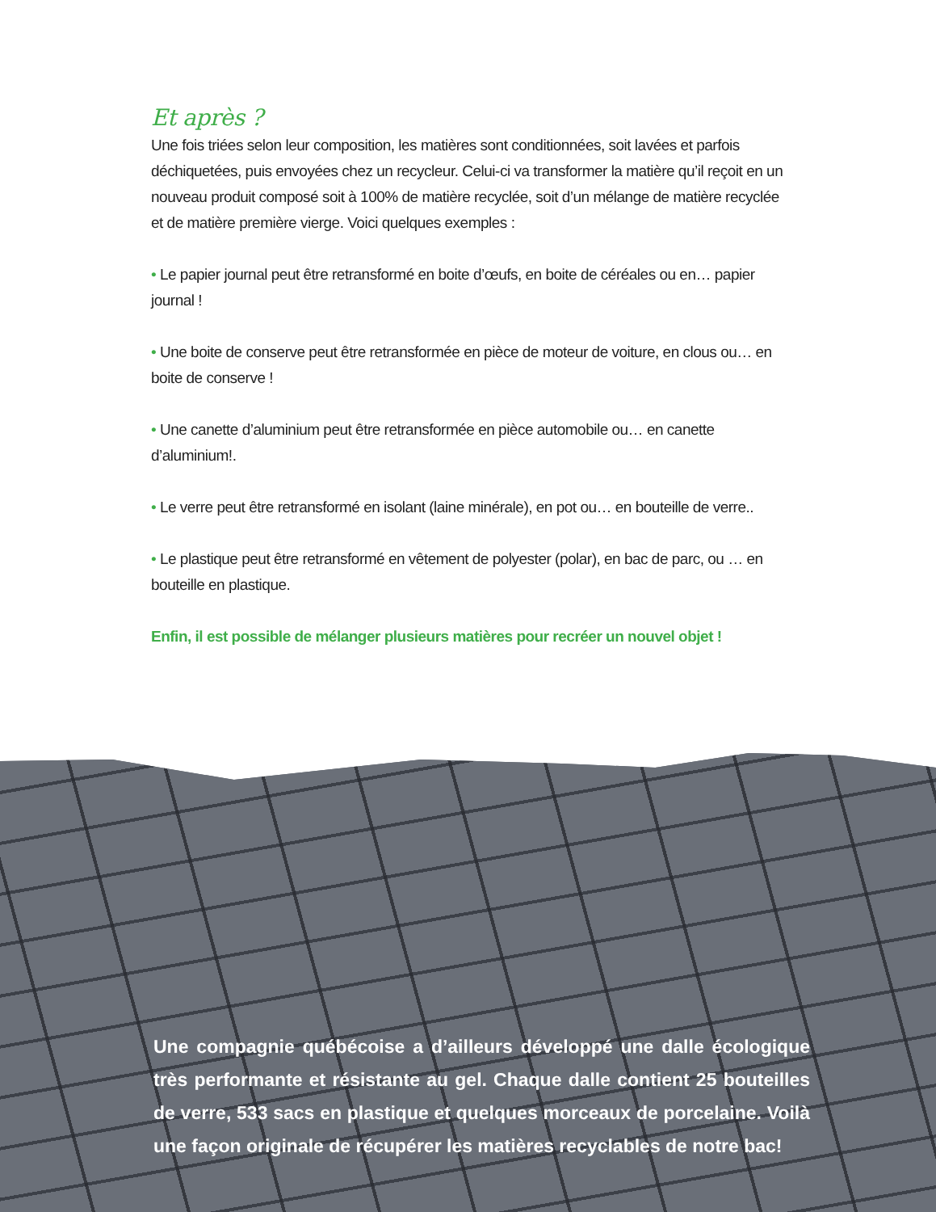Et après ?
Une fois triées selon leur composition, les matières sont conditionnées, soit lavées et parfois déchiquetées, puis envoyées chez un recycleur. Celui-ci va transformer la matière qu’il reçoit en un nouveau produit composé soit à 100% de matière recyclée, soit d’un mélange de matière recyclée et de matière première vierge. Voici quelques exemples :
• Le papier journal peut être retransformé en boite d’œufs, en boite de céréales ou en… papier journal !
• Une boite de conserve peut être retransformée en pièce de moteur de voiture, en clous ou… en boite de conserve !
• Une canette d’aluminium peut être retransformée en pièce automobile ou… en canette d’aluminium!.
• Le verre peut être retransformé en isolant (laine minérale), en pot ou… en bouteille de verre..
• Le plastique peut être retransformé en vêtement de polyester (polar), en bac de parc, ou … en bouteille en plastique.
Enfin, il est possible de mélanger plusieurs matières pour recréer un nouvel objet !
Une compagnie québécoise a d’ailleurs développé une dalle écologique très performante et résistante au gel. Chaque dalle contient 25 bouteilles de verre, 533 sacs en plastique et quelques morceaux de porcelaine. Voilà une façon originale de récupérer les matières recyclables de notre bac!